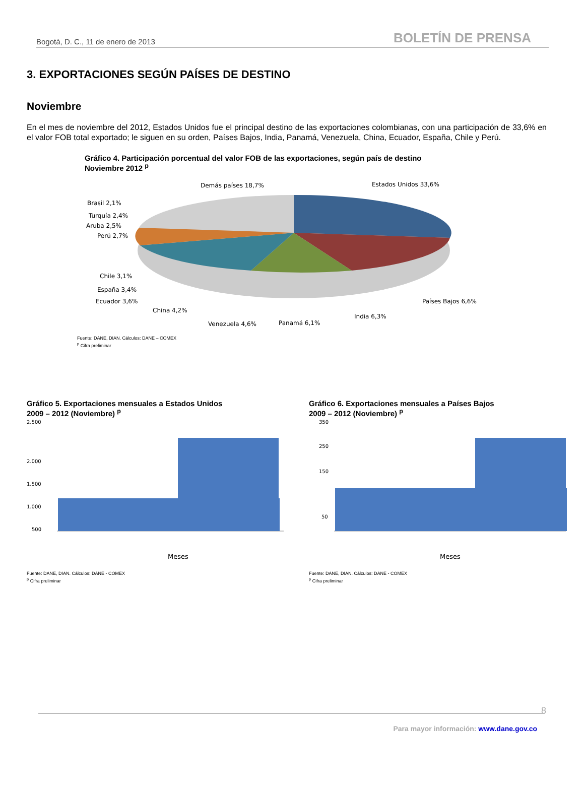Bogotá, D. C., 11 de enero de 2013 BOLETÍN DE PRENSA
3. EXPORTACIONES SEGÚN PAÍSES DE DESTINO
Noviembre
En el mes de noviembre del 2012, Estados Unidos fue el principal destino de las exportaciones colombianas, con una participación de 33,6% en el valor FOB total exportado; le siguen en su orden, Países Bajos, India, Panamá, Venezuela, China, Ecuador, España, Chile y Perú.
Gráfico 4. Participación porcentual del valor FOB de las exportaciones, según país de destino
Noviembre 2012 <sup>p</sup>
Demás países 18,7%
Estados Unidos 33,6%
Brasil 2,1%
Turquía 2,4%
Aruba 2,5%
Perú 2,7%
Chile 3,1%
España 3,4%
Ecuador 3,6%
China 4,2%
Venezuela 4,6%
Panamá 6,1%
India 6,3%
Países Bajos 6,6%
Fuente: DANE, DIAN. Cálculos: DANE – COMEX
<sup>p</sup> Cifra preliminar
Gráfico 5. Exportaciones mensuales a Estados Unidos
2009 – 2012 (Noviembre) <sup>p</sup>
2.500
2.000
1.500
1.000
500
Meses
Fuente: DANE, DIAN. Cálculos: DANE - COMEX
<sup>p</sup> Cifra preliminar
Gráfico 6. Exportaciones mensuales a Países Bajos
2009 – 2012 (Noviembre) <sup>p</sup>
350
250
150
50
Meses
Fuente: DANE, DIAN. Cálculos: DANE - COMEX
<sup>p</sup> Cifra preliminar
8
Para mayor información: www.dane.gov.co